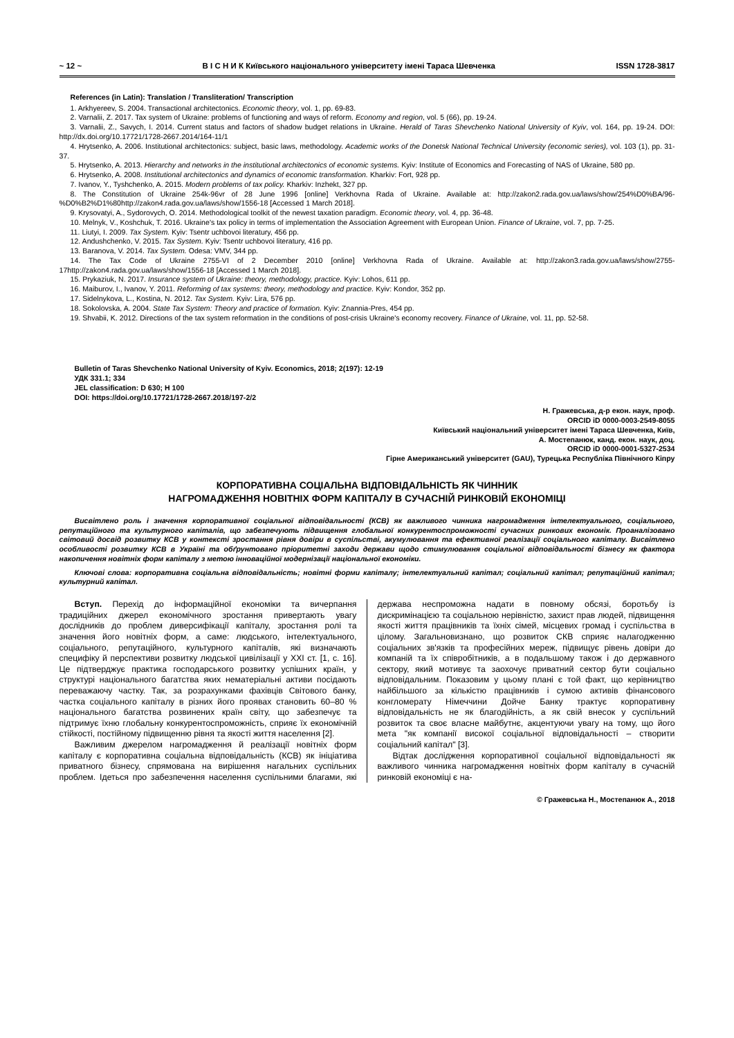~ 12 ~ В І С Н И К Київського національного університету імені Тараса Шевченка ISSN 1728-3817
References (in Latin): Translation / Transliteration/ Transcription
1. Arkhyereev, S. 2004. Transactional architectonics. Economic theory, vol. 1, pp. 69-83.
2. Varnalii, Z. 2017. Tax system of Ukraine: problems of functioning and ways of reform. Economy and region, vol. 5 (66), pp. 19-24.
3. Varnalii, Z., Savych, I. 2014. Current status and factors of shadow budget relations in Ukraine. Herald of Taras Shevchenko National University of Kyiv, vol. 164, pp. 19-24. DOI: http://dx.doi.org/10.17721/1728-2667.2014/164-11/1
4. Hrytsenko, A. 2006. Institutional architectonics: subject, basic laws, methodology. Academic works of the Donetsk National Technical University (economic series), vol. 103 (1), pp. 31-37.
5. Hrytsenko, A. 2013. Hierarchy and networks in the institutional architectonics of economic systems. Kyiv: Institute of Economics and Forecasting of NAS of Ukraine, 580 pp.
6. Hrytsenko, A. 2008. Institutional architectonics and dynamics of economic transformation. Kharkiv: Fort, 928 pp.
7. Ivanov, Y., Tyshchenko, A. 2015. Modern problems of tax policy. Kharkiv: Inzhekt, 327 pp.
8. The Constitution of Ukraine 254k-96vr of 28 June 1996 [online] Verkhovna Rada of Ukraine. Available at: http://zakon2.rada.gov.ua/laws/show/254%D0%BA/96-%D0%B2%D1%80http://zakon4.rada.gov.ua/laws/show/1556-18 [Accessed 1 March 2018].
9. Krysovatyi, A., Sydorovych, O. 2014. Methodological toolkit of the newest taxation paradigm. Economic theory, vol. 4, pp. 36-48.
10. Melnyk, V., Koshchuk, T. 2016. Ukraine's tax policy in terms of implementation the Association Agreement with European Union. Finance of Ukraine, vol. 7, pp. 7-25.
11. Liutyi, I. 2009. Tax System. Kyiv: Tsentr uchbovoi literatury, 456 pp.
12. Andushchenko, V. 2015. Tax System. Kyiv: Tsentr uchbovoi literatury, 416 pp.
13. Baranova, V. 2014. Tax System. Odesa: VMV, 344 pp.
14. The Tax Code of Ukraine 2755-VI of 2 December 2010 [online] Verkhovna Rada of Ukraine. Available at: http://zakon3.rada.gov.ua/laws/show/2755-17http://zakon4.rada.gov.ua/laws/show/1556-18 [Accessed 1 March 2018].
15. Prykaziuk, N. 2017. Insurance system of Ukraine: theory, methodology, practice. Kyiv: Lohos, 611 pp.
16. Maiburov, I., Ivanov, Y. 2011. Reforming of tax systems: theory, methodology and practice. Kyiv: Kondor, 352 pp.
17. Sidelnykova, L., Kostina, N. 2012. Tax System. Kyiv: Lira, 576 pp.
18. Sokolovska, A. 2004. State Tax System: Theory and practice of formation. Kyiv: Znannia-Pres, 454 pp.
19. Shvabii, K. 2012. Directions of the tax system reformation in the conditions of post-crisis Ukraine's economy recovery. Finance of Ukraine, vol. 11, pp. 52-58.
Bulletin of Taras Shevchenko National University of Kyiv. Economics, 2018; 2(197): 12-19
УДК 331.1; 334
JEL classification: D 630; H 100
DOI: https://doi.org/10.17721/1728-2667.2018/197-2/2
Н. Гражевська, д-р екон. наук, проф.
ORCID iD 0000-0003-2549-8055
Київський національний університет імені Тараса Шевченка, Київ,
А. Мостепанюк, канд. екон. наук, доц.
ORCID iD 0000-0001-5327-2534
Гірне Американський університет (GAU), Турецька Республіка Північного Кіпру
КОРПОРАТИВНА СОЦІАЛЬНА ВІДПОВІДАЛЬНІСТЬ ЯК ЧИННИК
НАГРОМАДЖЕННЯ НОВІТНІХ ФОРМ КАПІТАЛУ В СУЧАСНІЙ РИНКОВІЙ ЕКОНОМІЦІ
Висвітлено роль і значення корпоративної соціальної відповідальності (КСВ) як важливого чинника нагромадження інтелектуального, соціального, репутаційного та культурного капіталів, що забезпечують підвищення глобальної конкурентоспроможності сучасних ринкових економік. Проаналізовано світовий досвід розвитку КСВ у контексті зростання рівня довіри в суспільстві, акумулювання та ефективної реалізації соціального капіталу. Висвітлено особливості розвитку КСВ в Україні та обґрунтовано пріоритетні заходи держави щодо стимулювання соціальної відповідальності бізнесу як фактора накопичення новітніх форм капіталу з метою інноваційної модернізації національної економіки.
Ключові слова: корпоративна соціальна відповідальність; новітні форми капіталу; інтелектуальний капітал; соціальний капітал; репутаційний капітал; культурний капітал.
Вступ. Перехід до інформаційної економіки та вичерпання традиційних джерел економічного зростання привертають увагу дослідників до проблем диверсифікації капіталу, зростання ролі та значення його новітніх форм, а саме: людського, інтелектуального, соціального, репутаційного, культурного капіталів, які визначають специфіку й перспективи розвитку людської цивілізації у XXI ст. [1, с. 16]. Це підтверджує практика господарського розвитку успішних країн, у структурі національного багатства яких нематеріальні активи посідають переважаючу частку. Так, за розрахунками фахівців Світового банку, частка соціального капіталу в різних його проявах становить 60–80 % національного багатства розвинених країн світу, що забезпечує та підтримує їхню глобальну конкурентоспроможність, сприяє їх економічній стійкості, постійному підвищенню рівня та якості життя населення [2].
Важливим джерелом нагромадження й реалізації новітніх форм капіталу є корпоративна соціальна відповідальність (КСВ) як ініціатива приватного бізнесу, спрямована на вирішення нагальних суспільних проблем. Ідеться про забезпечення населення суспільними благами, які держава неспроможна надати в повному обсязі, боротьбу із дискримінацією та соціальною нерівністю, захист прав людей, підвищення якості життя працівників та їхніх сімей, місцевих громад і суспільства в цілому. Загальновизнано, що розвиток СКВ сприяє налагодженню соціальних зв'язків та професійних мереж, підвищує рівень довіри до компаній та їх співробітників, а в подальшому також і до державного сектору, який мотивує та заохочує приватний сектор бути соціально відповідальним. Показовим у цьому плані є той факт, що керівництво найбільшого за кількістю працівників і сумою активів фінансового конгломерату Німеччини Дойче Банку трактує корпоративну відповідальність не як благодійність, а як свій внесок у суспільний розвиток та своє власне майбутнє, акцентуючи увагу на тому, що його мета "як компанії високої соціальної відповідальності – створити соціальний капітал" [3].
Відтак дослідження корпоративної соціальної відповідальності як важливого чинника нагромадження новітніх форм капіталу в сучасній ринковій економіці є на-
© Гражевська Н., Мостепанюк А., 2018